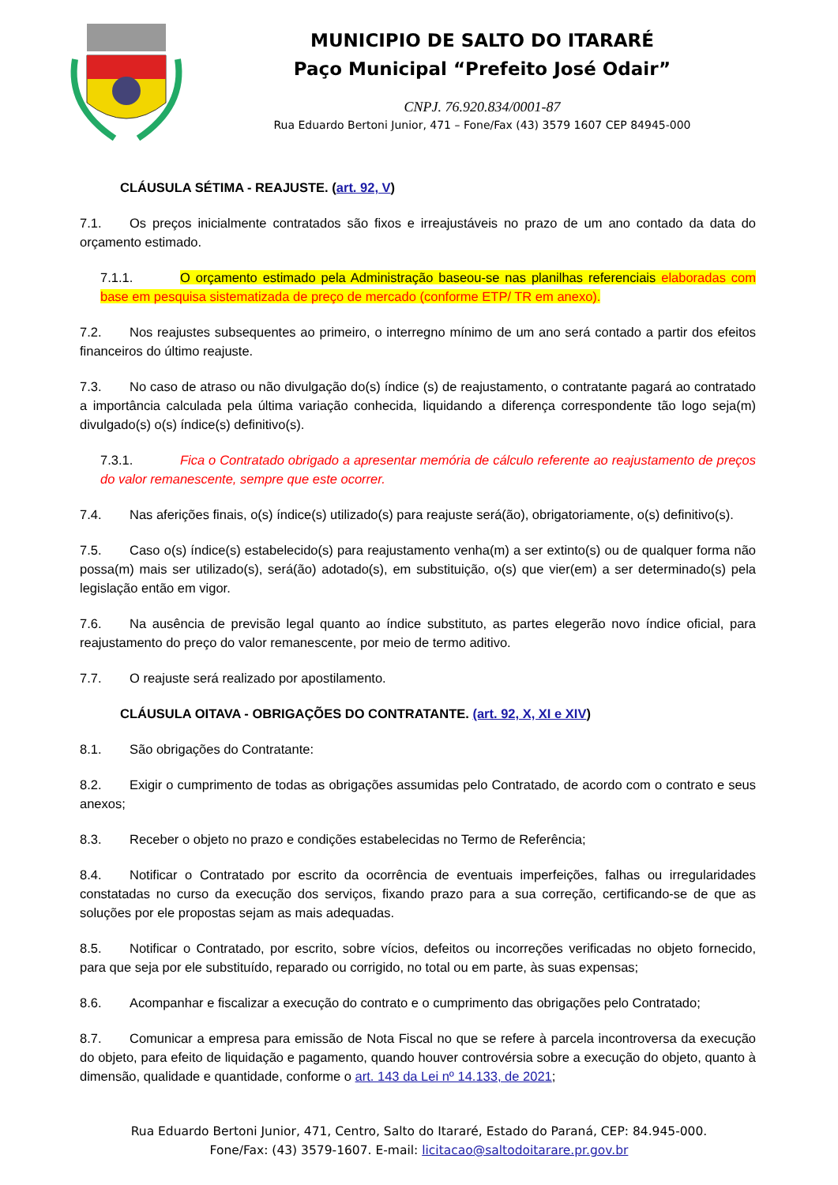MUNICIPIO DE SALTO DO ITARARÉ
Paço Municipal “Prefeito José Odair”
CNPJ. 76.920.834/0001-87
Rua Eduardo Bertoni Junior, 471 – Fone/Fax (43) 3579 1607 CEP 84945-000
CLÁUSULA SÉTIMA - REAJUSTE. (art. 92, V)
7.1. Os preços inicialmente contratados são fixos e irreajustáveis no prazo de um ano contado da data do orçamento estimado.
7.1.1. O orçamento estimado pela Administração baseou-se nas planilhas referenciais elaboradas com base em pesquisa sistematizada de preço de mercado (conforme ETP/ TR em anexo).
7.2. Nos reajustes subsequentes ao primeiro, o interregno mínimo de um ano será contado a partir dos efeitos financeiros do último reajuste.
7.3. No caso de atraso ou não divulgação do(s) índice (s) de reajustamento, o contratante pagará ao contratado a importância calculada pela última variação conhecida, liquidando a diferença correspondente tão logo seja(m) divulgado(s) o(s) índice(s) definitivo(s).
7.3.1. Fica o Contratado obrigado a apresentar memória de cálculo referente ao reajustamento de preços do valor remanescente, sempre que este ocorrer.
7.4. Nas aferições finais, o(s) índice(s) utilizado(s) para reajuste será(ão), obrigatoriamente, o(s) definitivo(s).
7.5. Caso o(s) índice(s) estabelecido(s) para reajustamento venha(m) a ser extinto(s) ou de qualquer forma não possa(m) mais ser utilizado(s), será(ão) adotado(s), em substituição, o(s) que vier(em) a ser determinado(s) pela legislação então em vigor.
7.6. Na ausência de previsão legal quanto ao índice substituto, as partes elegerão novo índice oficial, para reajustamento do preço do valor remanescente, por meio de termo aditivo.
7.7. O reajuste será realizado por apostilamento.
CLÁUSULA OITAVA - OBRIGAÇÕES DO CONTRATANTE. (art. 92, X, XI e XIV)
8.1. São obrigações do Contratante:
8.2. Exigir o cumprimento de todas as obrigações assumidas pelo Contratado, de acordo com o contrato e seus anexos;
8.3. Receber o objeto no prazo e condições estabelecidas no Termo de Referência;
8.4. Notificar o Contratado por escrito da ocorrência de eventuais imperfeições, falhas ou irregularidades constatadas no curso da execução dos serviços, fixando prazo para a sua correção, certificando-se de que as soluções por ele propostas sejam as mais adequadas.
8.5. Notificar o Contratado, por escrito, sobre vícios, defeitos ou incorreções verificadas no objeto fornecido, para que seja por ele substituído, reparado ou corrigido, no total ou em parte, às suas expensas;
8.6. Acompanhar e fiscalizar a execução do contrato e o cumprimento das obrigações pelo Contratado;
8.7. Comunicar a empresa para emissão de Nota Fiscal no que se refere à parcela incontroversa da execução do objeto, para efeito de liquidação e pagamento, quando houver controvérsia sobre a execução do objeto, quanto à dimensão, qualidade e quantidade, conforme o art. 143 da Lei nº 14.133, de 2021;
Rua Eduardo Bertoni Junior, 471, Centro, Salto do Itararé, Estado do Paraná, CEP: 84.945-000.
Fone/Fax: (43) 3579-1607. E-mail: licitacao@saltodoitarare.pr.gov.br